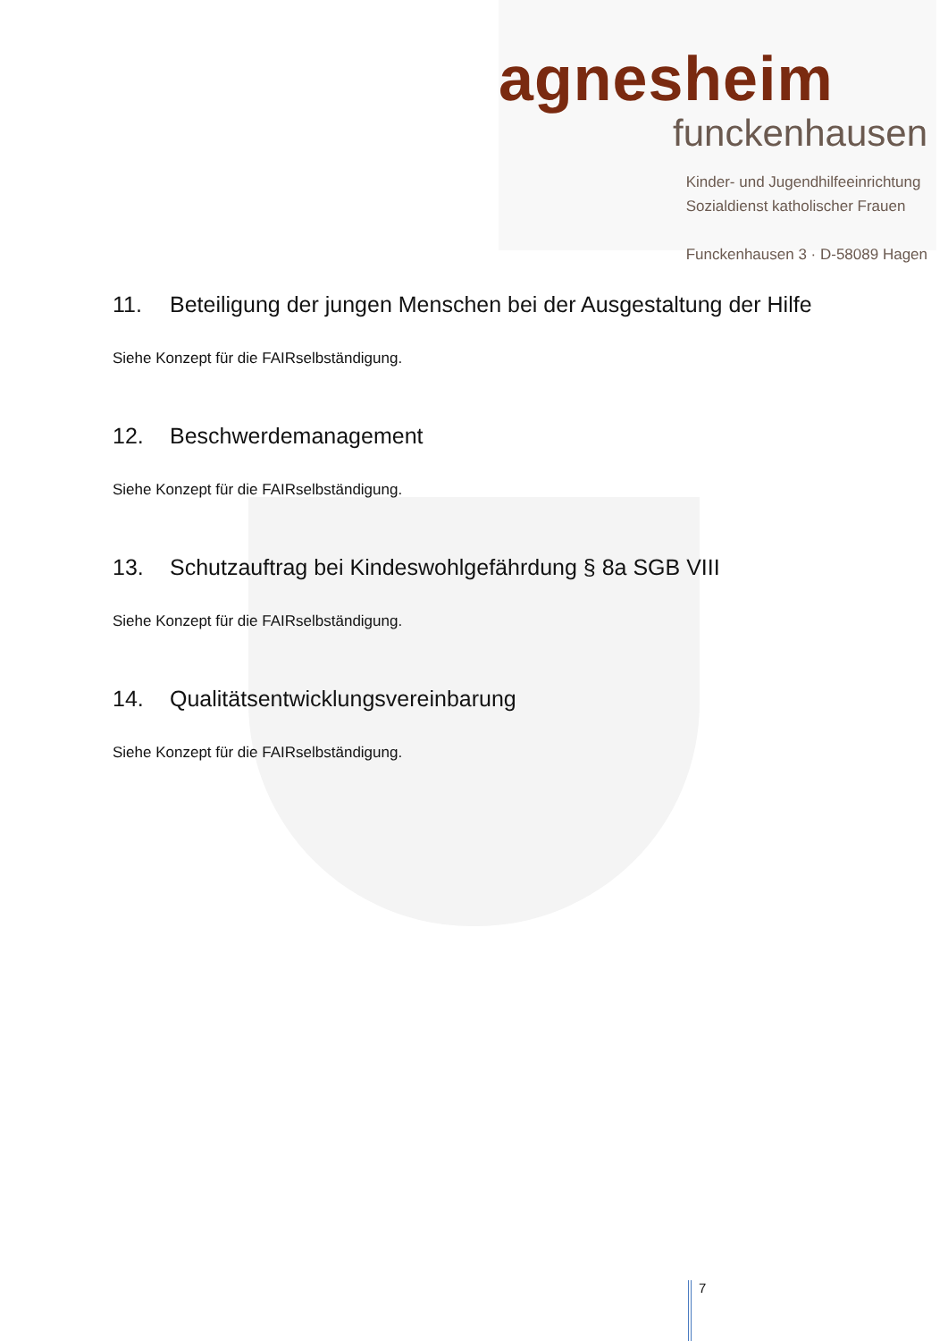agnesheim
funckenhausen
Kinder- und Jugendhilfeeinrichtung
Sozialdienst katholischer Frauen
Funckenhausen 3 · D-58089 Hagen
11. Beteiligung der jungen Menschen bei der Ausgestaltung der Hilfe
Siehe Konzept für die FAIRselbständigung.
12. Beschwerdemanagement
Siehe Konzept für die FAIRselbständigung.
13. Schutzauftrag bei Kindeswohlgefährdung § 8a SGB VIII
Siehe Konzept für die FAIRselbständigung.
14. Qualitätsentwicklungsvereinbarung
Siehe Konzept für die FAIRselbständigung.
7